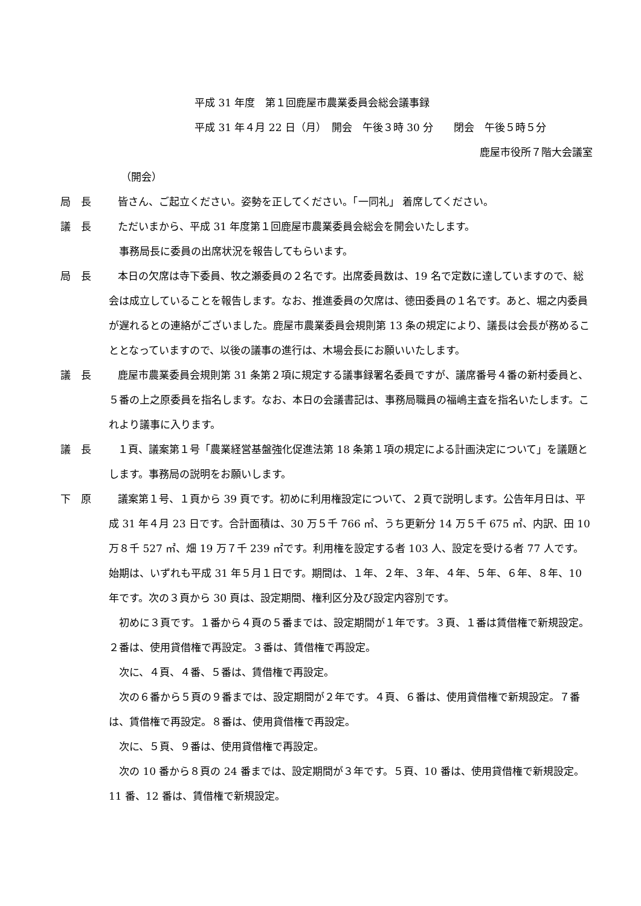平成 31 年度　第１回鹿屋市農業委員会総会議事録
平成 31 年４月 22 日（月）　開会　午後３時 30 分　　閉会　午後５時５分
鹿屋市役所７階大会議室
（開会）
局　長 　皆さん、ご起立ください。姿勢を正してください。「一同礼」 着席してください。
議　長 　ただいまから、平成 31 年度第１回鹿屋市農業委員会総会を開会いたします。
　事務局長に委員の出席状況を報告してもらいます。
局　長 　本日の欠席は寺下委員、牧之瀬委員の２名です。出席委員数は、19 名で定数に達していますので、総会は成立していることを報告します。なお、推進委員の欠席は、徳田委員の１名です。あと、堀之内委員が遅れるとの連絡がございました。鹿屋市農業委員会規則第 13 条の規定により、議長は会長が務めることとなっていますので、以後の議事の進行は、木場会長にお願いいたします。
議　長 　鹿屋市農業委員会規則第 31 条第２項に規定する議事録署名委員ですが、議席番号４番の新村委員と、５番の上之原委員を指名します。なお、本日の会議書記は、事務局職員の福嶋主査を指名いたします。これより議事に入ります。
議　長 　１頁、議案第１号「農業経営基盤強化促進法第 18 条第１項の規定による計画決定について」を議題とします。事務局の説明をお願いします。
下　原 　議案第１号、１頁から 39 頁です。初めに利用権設定について、２頁で説明します。公告年月日は、平成 31 年４月 23 日です。合計面積は、30 万５千 766 ㎡、うち更新分 14 万５千 675 ㎡、内訳、田 10 万８千 527 ㎡、畑 19 万７千 239 ㎡です。利用権を設定する者 103 人、設定を受ける者 77 人です。始期は、いずれも平成 31 年５月１日です。期間は、１年、２年、３年、４年、５年、６年、８年、10 年です。次の３頁から 30 頁は、設定期間、権利区分及び設定内容別です。
　初めに３頁です。１番から４頁の５番までは、設定期間が１年です。３頁、１番は賃借権で新規設定。２番は、使用貸借権で再設定。３番は、賃借権で再設定。
　次に、４頁、４番、５番は、賃借権で再設定。
　次の６番から５頁の９番までは、設定期間が２年です。４頁、６番は、使用貸借権で新規設定。７番は、賃借権で再設定。８番は、使用貸借権で再設定。
　次に、５頁、９番は、使用貸借権で再設定。
　次の 10 番から８頁の 24 番までは、設定期間が３年です。５頁、10 番は、使用貸借権で新規設定。11 番、12 番は、賃借権で新規設定。